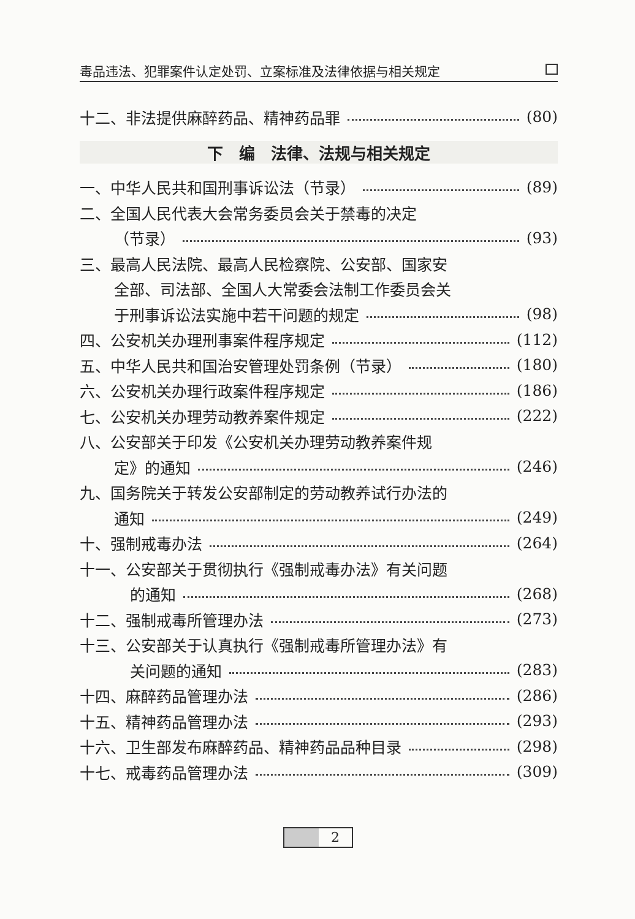毒品违法、犯罪案件认定处罚、立案标准及法律依据与相关规定
十二、非法提供麻醉药品、精神药品罪 (80)
下　编　法律、法规与相关规定
一、中华人民共和国刑事诉讼法（节录） (89)
二、全国人民代表大会常务委员会关于禁毒的决定
（节录） (93)
三、最高人民法院、最高人民检察院、公安部、国家安
全部、司法部、全国人大常委会法制工作委员会关
于刑事诉讼法实施中若干问题的规定 (98)
四、公安机关办理刑事案件程序规定 (112)
五、中华人民共和国治安管理处罚条例（节录） (180)
六、公安机关办理行政案件程序规定 (186)
七、公安机关办理劳动教养案件规定 (222)
八、公安部关于印发《公安机关办理劳动教养案件规
定》的通知 (246)
九、国务院关于转发公安部制定的劳动教养试行办法的
通知 (249)
十、强制戒毒办法 (264)
十一、公安部关于贯彻执行《强制戒毒办法》有关问题
的通知 (268)
十二、强制戒毒所管理办法 (273)
十三、公安部关于认真执行《强制戒毒所管理办法》有
关问题的通知 (283)
十四、麻醉药品管理办法 (286)
十五、精神药品管理办法 (293)
十六、卫生部发布麻醉药品、精神药品品种目录 (298)
十七、戒毒药品管理办法 (309)
2